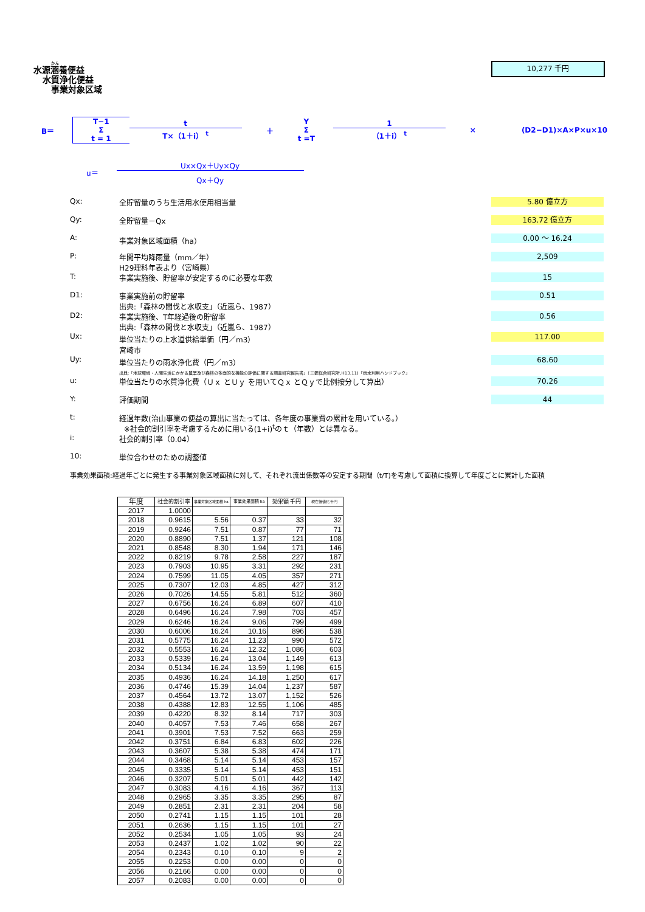水源涵養便益
水質浄化便益
事業対象区域
10,277 千円
B＝ T−1
Σ
t = 1 t
T×（1＋i） <sup>t</sup> ＋ Y
Σ
t =T 1
（1＋i） <sup>t</sup> × (D2−D1)×A×P×u×10
u＝ Ux×Qx＋Uy×Qy
Qx＋Qy
Qx: 全貯留量のうち生活用水使用相当量 5.80 億立方
Qy: 全貯留量－Qx 163.72 億立方
A: 事業対象区域面積（ha） 0.00 ～ 16.24
P: 年間平均降雨量（mm／年）
H29理科年表より（宮崎県） 2,509
T: 事業実施後、貯留率が安定するのに必要な年数 15
D1: 事業実施前の貯留率
出典:「森林の間伐と水収支」（近嵐ら、1987） 0.51
D2: 事業実施後、T年経過後の貯留率
出典:「森林の間伐と水収支」（近嵐ら、1987） 0.56
Ux: 単位当たりの上水道供給単価（円／m3）
宮崎市 117.00
Uy: 単位当たりの雨水浄化費（円／m3）
出典:「地球環境・人間生活にかかる農業及び森林の多面的な機能の評価に関する調査研究報告書」（三菱総合研究所,H13.11)「雨水利用ハンドブック」 68.60
u: 単位当たりの水質浄化費（Ｕｘ とＵｙ を用いてＱｘ とＱｙで比例按分して算出） 70.26
Y: 評価期間 44
t: 経過年数(治山事業の便益の算出に当たっては、各年度の事業費の累計を用いている。）
※社会的割引率を考慮するために用いる(1+i)<sup>t</sup>のｔ（年数）とは異なる。
i: 社会的割引率（0.04）
10: 単位合わせのための調整値
事業効果面積:経過年ごとに発生する事業対象区域面積に対して、それぞれ流出係数等の安定する期間（t/T)を考慮して面積に換算して年度ごとに累計した面積
| 年度 | 社会的割引率 | 事業対象区域面積 ha | 事業効果面積 ha | 効果額 千円 | 現在価値化 千円 |
| --- | --- | --- | --- | --- | --- |
| 2017 | 1.0000 | | | | |
| 2018 | 0.9615 | 5.56 | 0.37 | 33 | 32 |
| 2019 | 0.9246 | 7.51 | 0.87 | 77 | 71 |
| 2020 | 0.8890 | 7.51 | 1.37 | 121 | 108 |
| 2021 | 0.8548 | 8.30 | 1.94 | 171 | 146 |
| 2022 | 0.8219 | 9.78 | 2.58 | 227 | 187 |
| 2023 | 0.7903 | 10.95 | 3.31 | 292 | 231 |
| 2024 | 0.7599 | 11.05 | 4.05 | 357 | 271 |
| 2025 | 0.7307 | 12.03 | 4.85 | 427 | 312 |
| 2026 | 0.7026 | 14.55 | 5.81 | 512 | 360 |
| 2027 | 0.6756 | 16.24 | 6.89 | 607 | 410 |
| 2028 | 0.6496 | 16.24 | 7.98 | 703 | 457 |
| 2029 | 0.6246 | 16.24 | 9.06 | 799 | 499 |
| 2030 | 0.6006 | 16.24 | 10.16 | 896 | 538 |
| 2031 | 0.5775 | 16.24 | 11.23 | 990 | 572 |
| 2032 | 0.5553 | 16.24 | 12.32 | 1,086 | 603 |
| 2033 | 0.5339 | 16.24 | 13.04 | 1,149 | 613 |
| 2034 | 0.5134 | 16.24 | 13.59 | 1,198 | 615 |
| 2035 | 0.4936 | 16.24 | 14.18 | 1,250 | 617 |
| 2036 | 0.4746 | 15.39 | 14.04 | 1,237 | 587 |
| 2037 | 0.4564 | 13.72 | 13.07 | 1,152 | 526 |
| 2038 | 0.4388 | 12.83 | 12.55 | 1,106 | 485 |
| 2039 | 0.4220 | 8.32 | 8.14 | 717 | 303 |
| 2040 | 0.4057 | 7.53 | 7.46 | 658 | 267 |
| 2041 | 0.3901 | 7.53 | 7.52 | 663 | 259 |
| 2042 | 0.3751 | 6.84 | 6.83 | 602 | 226 |
| 2043 | 0.3607 | 5.38 | 5.38 | 474 | 171 |
| 2044 | 0.3468 | 5.14 | 5.14 | 453 | 157 |
| 2045 | 0.3335 | 5.14 | 5.14 | 453 | 151 |
| 2046 | 0.3207 | 5.01 | 5.01 | 442 | 142 |
| 2047 | 0.3083 | 4.16 | 4.16 | 367 | 113 |
| 2048 | 0.2965 | 3.35 | 3.35 | 295 | 87 |
| 2049 | 0.2851 | 2.31 | 2.31 | 204 | 58 |
| 2050 | 0.2741 | 1.15 | 1.15 | 101 | 28 |
| 2051 | 0.2636 | 1.15 | 1.15 | 101 | 27 |
| 2052 | 0.2534 | 1.05 | 1.05 | 93 | 24 |
| 2053 | 0.2437 | 1.02 | 1.02 | 90 | 22 |
| 2054 | 0.2343 | 0.10 | 0.10 | 9 | 2 |
| 2055 | 0.2253 | 0.00 | 0.00 | 0 | 0 |
| 2056 | 0.2166 | 0.00 | 0.00 | 0 | 0 |
| 2057 | 0.2083 | 0.00 | 0.00 | 0 | 0 |